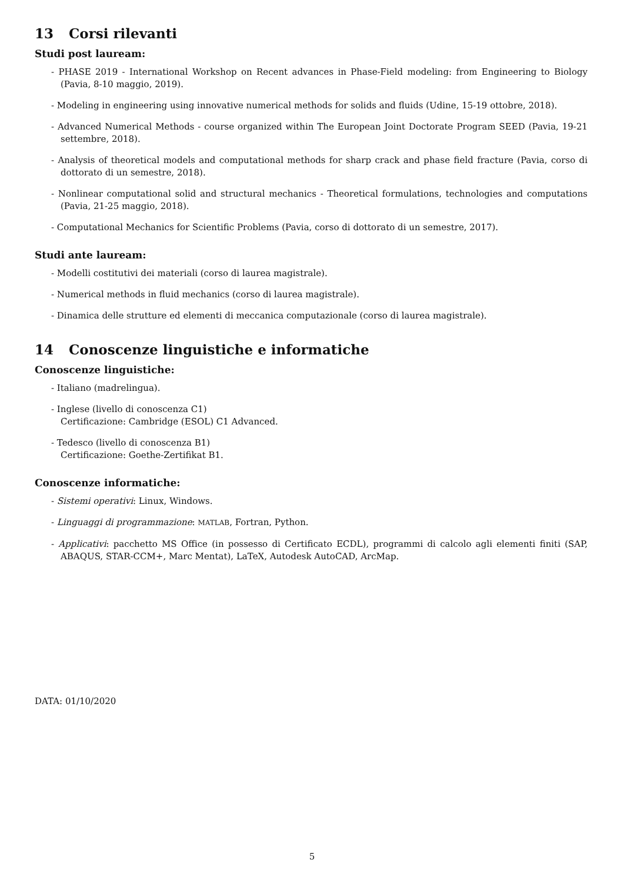13 Corsi rilevanti
Studi post lauream:
- PHASE 2019 - International Workshop on Recent advances in Phase-Field modeling: from Engineering to Biology (Pavia, 8-10 maggio, 2019).
- Modeling in engineering using innovative numerical methods for solids and fluids (Udine, 15-19 ottobre, 2018).
- Advanced Numerical Methods - course organized within The European Joint Doctorate Program SEED (Pavia, 19-21 settembre, 2018).
- Analysis of theoretical models and computational methods for sharp crack and phase field fracture (Pavia, corso di dottorato di un semestre, 2018).
- Nonlinear computational solid and structural mechanics - Theoretical formulations, technologies and computations (Pavia, 21-25 maggio, 2018).
- Computational Mechanics for Scientific Problems (Pavia, corso di dottorato di un semestre, 2017).
Studi ante lauream:
- Modelli costitutivi dei materiali (corso di laurea magistrale).
- Numerical methods in fluid mechanics (corso di laurea magistrale).
- Dinamica delle strutture ed elementi di meccanica computazionale (corso di laurea magistrale).
14 Conoscenze linguistiche e informatiche
Conoscenze linguistiche:
- Italiano (madrelingua).
- Inglese (livello di conoscenza C1)
Certificazione: Cambridge (ESOL) C1 Advanced.
- Tedesco (livello di conoscenza B1)
Certificazione: Goethe-Zertifikat B1.
Conoscenze informatiche:
- Sistemi operativi: Linux, Windows.
- Linguaggi di programmazione: MATLAB, Fortran, Python.
- Applicativi: pacchetto MS Office (in possesso di Certificato ECDL), programmi di calcolo agli elementi finiti (SAP, ABAQUS, STAR-CCM+, Marc Mentat), LaTeX, Autodesk AutoCAD, ArcMap.
DATA: 01/10/2020
5